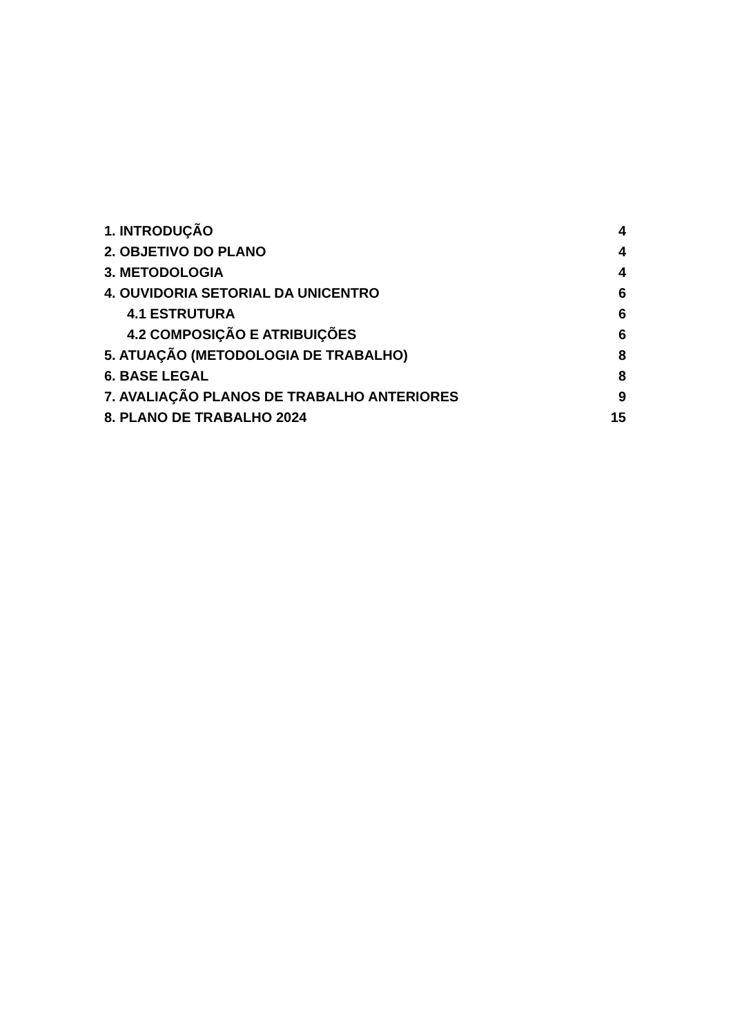1. INTRODUÇÃO 4
2. OBJETIVO DO PLANO 4
3. METODOLOGIA 4
4. OUVIDORIA SETORIAL DA UNICENTRO 6
4.1 ESTRUTURA 6
4.2 COMPOSIÇÃO E ATRIBUIÇÕES 6
5. ATUAÇÃO (METODOLOGIA DE TRABALHO) 8
6. BASE LEGAL 8
7. AVALIAÇÃO PLANOS DE TRABALHO ANTERIORES 9
8. PLANO DE TRABALHO 2024 15